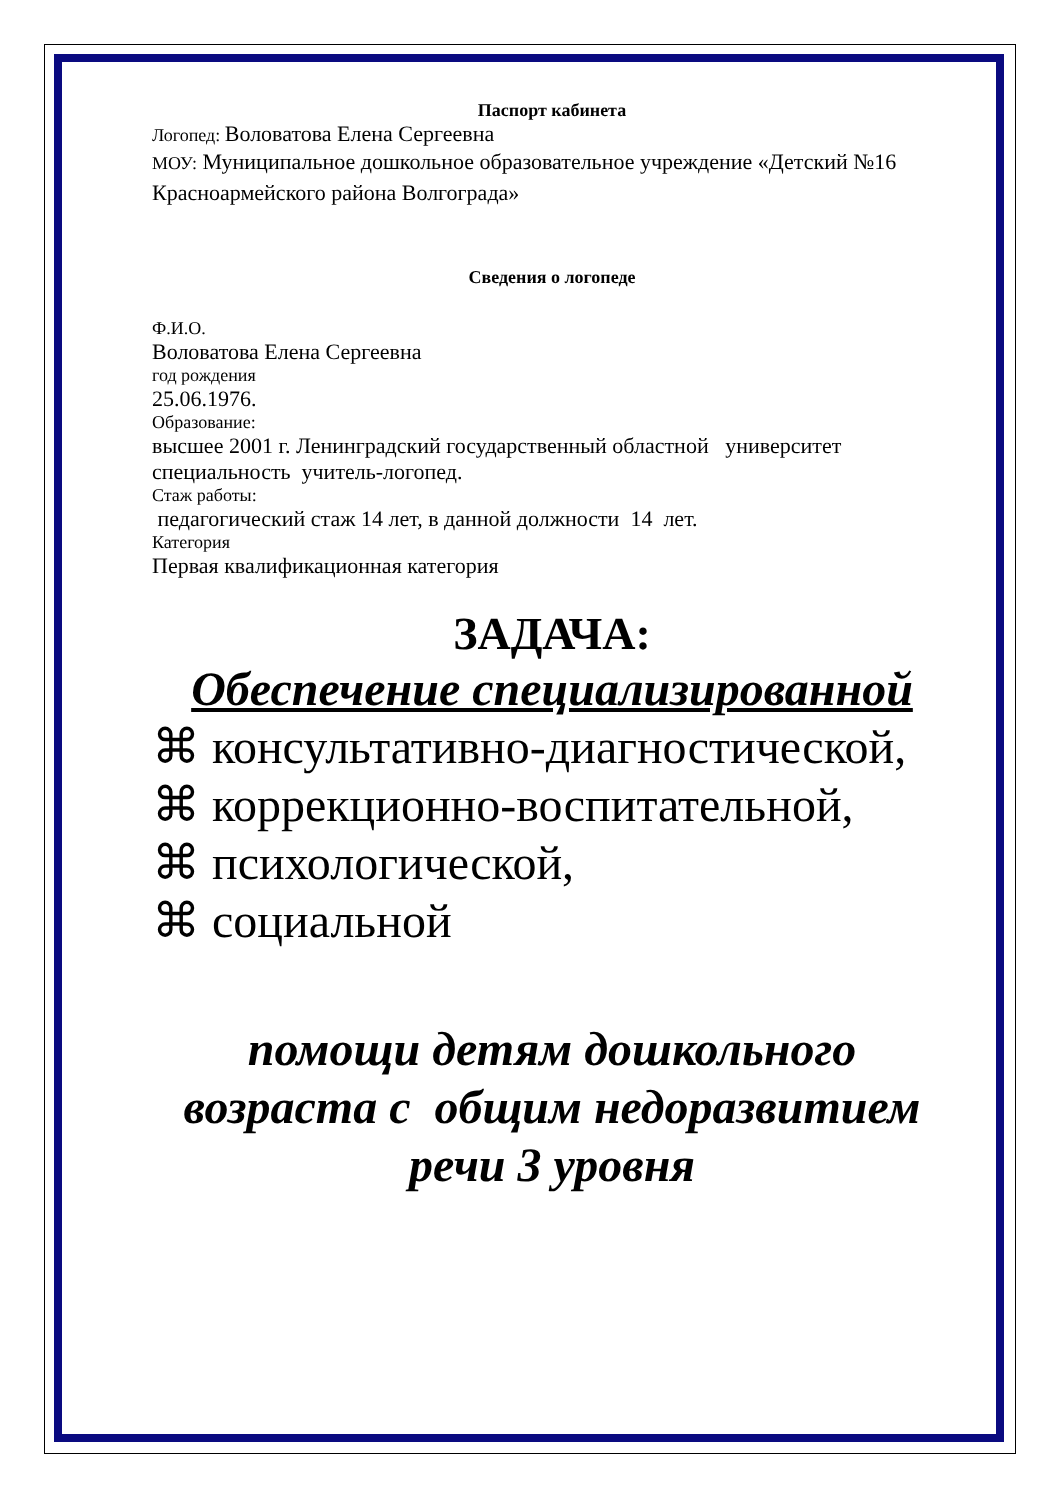Паспорт кабинета
Логопед: Воловатова Елена Сергеевна
МОУ: Муниципальное дошкольное образовательное учреждение «Детский №16 Красноармейского района Волгограда»
Сведения о логопеде
Ф.И.О.
Воловатова Елена Сергеевна
год рождения
25.06.1976.
Образование:
высшее 2001 г. Ленинградский государственный областной университет специальность учитель-логопед.
Стаж работы:
педагогический стаж 14 лет, в данной должности 14 лет.
Категория
Первая квалификационная категория
ЗАДАЧА:
Обеспечение специализированной
⌘ консультативно-диагностической,
⌘ коррекционно-воспитательной,
⌘ психологической,
⌘ социальной
помощи детям дошкольного возраста с общим недоразвитием речи 3 уровня